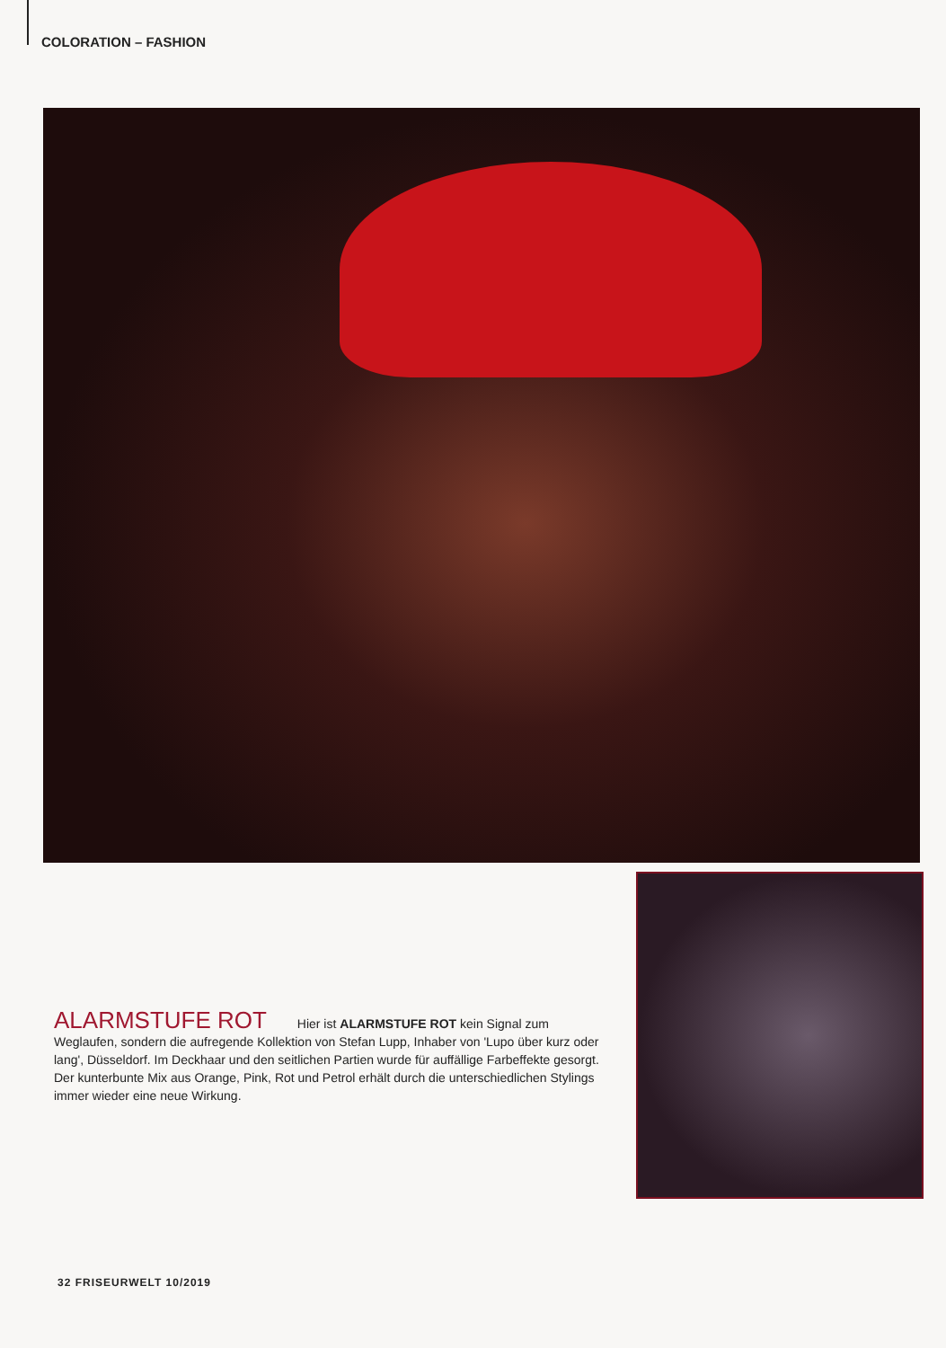COLORATION – FASHION
ALARMSTUFE ROT Hier ist ALARMSTUFE ROT kein Signal zum Weglaufen, sondern die aufregende Kollektion von Stefan Lupp, Inhaber von 'Lupo über kurz oder lang', Düsseldorf. Im Deckhaar und den seitlichen Partien wurde für auffällige Farbeffekte gesorgt. Der kunterbunte Mix aus Orange, Pink, Rot und Petrol erhält durch die unterschiedlichen Stylings immer wieder eine neue Wirkung.
32 FRISEURWELT 10/2019